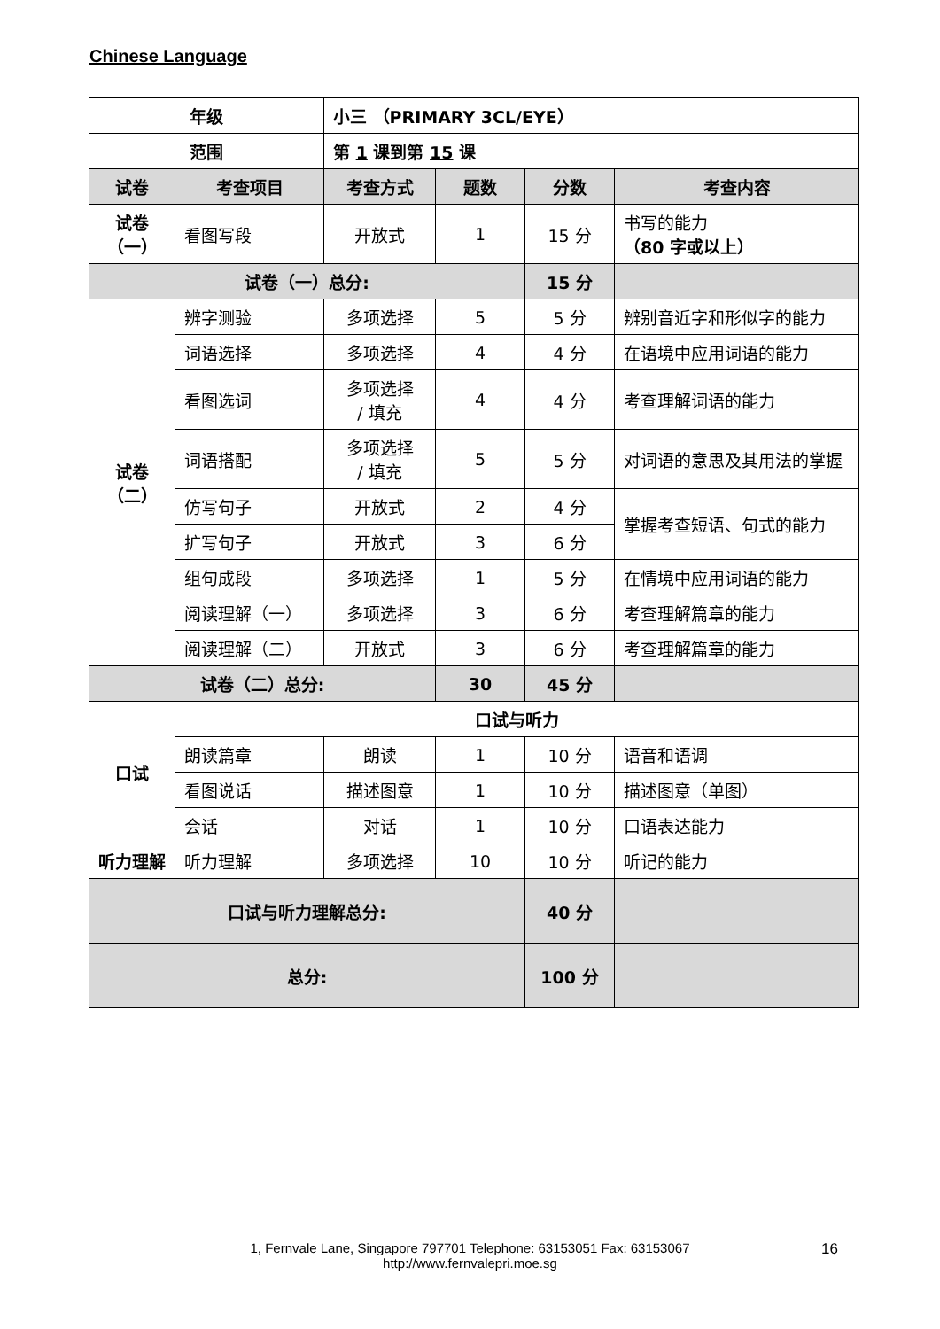Chinese Language
| 年级 | | 小三 （PRIMARY 3CL/EYE） | | | |
| --- | --- | --- | --- | --- | --- |
| 范围 | | 第 1 课到第 15 课 | | | |
| 试卷 | 考查项目 | 考查方式 | 题数 | 分数 | 考查内容 |
| 试卷（一） | 看图写段 | 开放式 | 1 | 15 分 | 书写的能力 （80 字或以上） |
| 试卷（一）总分: | | | | 15 分 | |
| 试卷（二） | 辨字测验 | 多项选择 | 5 | 5 分 | 辨别音近字和形似字的能力 |
| | 词语选择 | 多项选择 | 4 | 4 分 | 在语境中应用词语的能力 |
| | 看图选词 | 多项选择 / 填充 | 4 | 4 分 | 考查理解词语的能力 |
| | 词语搭配 | 多项选择 / 填充 | 5 | 5 分 | 对词语的意思及其用法的掌握 |
| | 仿写句子 | 开放式 | 2 | 4 分 | 掌握考查短语、句式的能力 |
| | 扩写句子 | 开放式 | 3 | 6 分 | |
| | 组句成段 | 多项选择 | 1 | 5 分 | 在情境中应用词语的能力 |
| | 阅读理解（一） | 多项选择 | 3 | 6 分 | 考查理解篇章的能力 |
| | 阅读理解（二） | 开放式 | 3 | 6 分 | 考查理解篇章的能力 |
| 试卷（二）总分: | | | 30 | 45 分 | |
| 口试 | 口试与听力 | | | | |
| | 朗读篇章 | 朗读 | 1 | 10 分 | 语音和语调 |
| | 看图说话 | 描述图意 | 1 | 10 分 | 描述图意（单图） |
| | 会话 | 对话 | 1 | 10 分 | 口语表达能力 |
| 听力理解 | 听力理解 | 多项选择 | 10 | 10 分 | 听记的能力 |
| 口试与听力理解总分: | | | | 40 分 | |
| 总分: | | | | 100 分 | |
1, Fernvale Lane, Singapore 797701 Telephone: 63153051 Fax: 63153067
http://www.fernvalepri.moe.sg
16